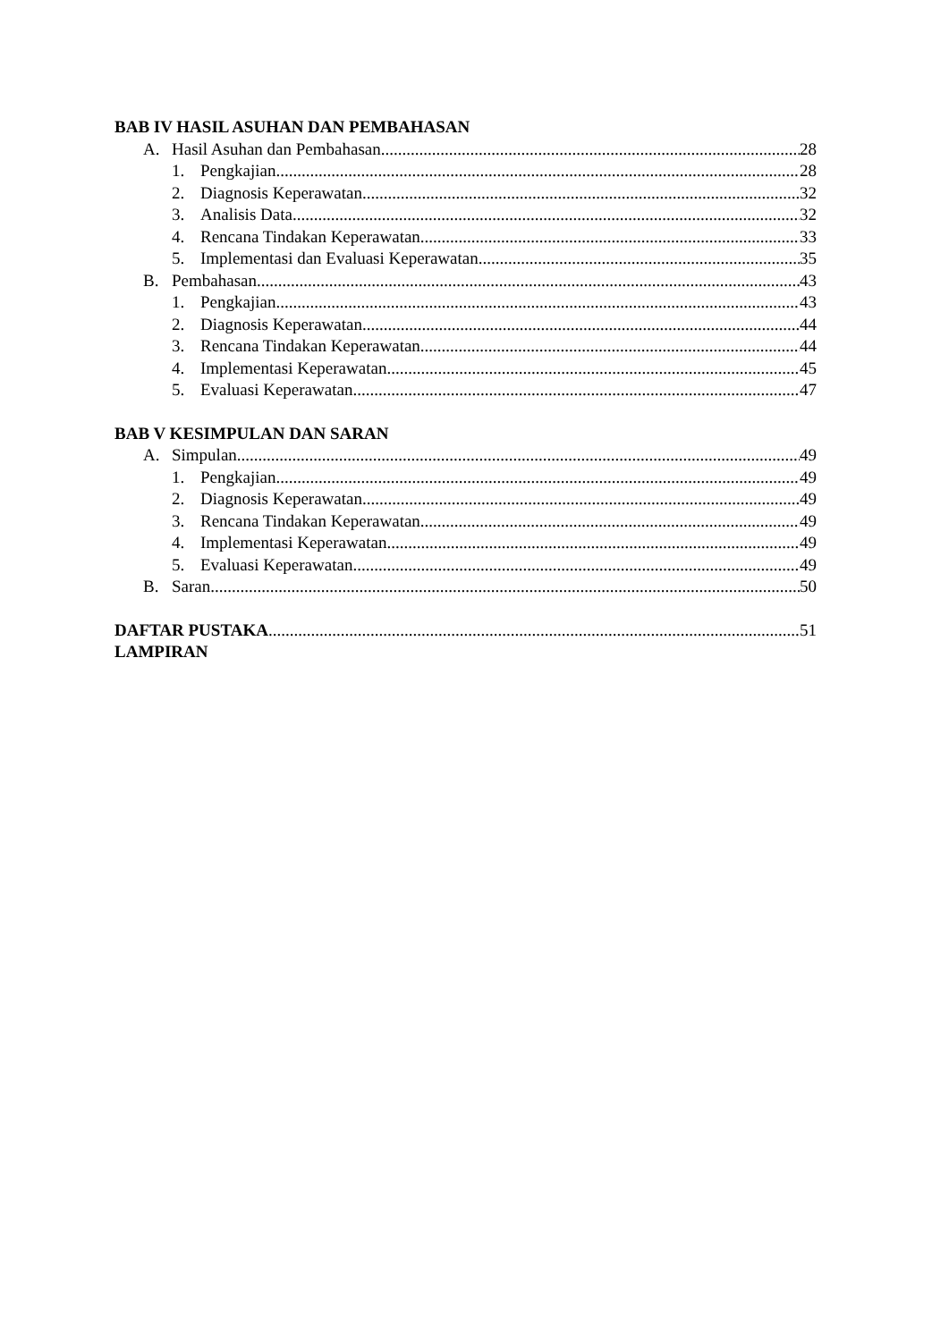BAB IV HASIL ASUHAN DAN PEMBAHASAN
A. Hasil Asuhan dan Pembahasan 28
1. Pengkajian 28
2. Diagnosis Keperawatan 32
3. Analisis Data 32
4. Rencana Tindakan Keperawatan 33
5. Implementasi dan Evaluasi Keperawatan 35
B. Pembahasan 43
1. Pengkajian 43
2. Diagnosis Keperawatan 44
3. Rencana Tindakan Keperawatan 44
4. Implementasi Keperawatan 45
5. Evaluasi Keperawatan 47
BAB V KESIMPULAN DAN SARAN
A. Simpulan 49
1. Pengkajian 49
2. Diagnosis Keperawatan 49
3. Rencana Tindakan Keperawatan 49
4. Implementasi Keperawatan 49
5. Evaluasi Keperawatan 49
B. Saran 50
DAFTAR PUSTAKA 51
LAMPIRAN